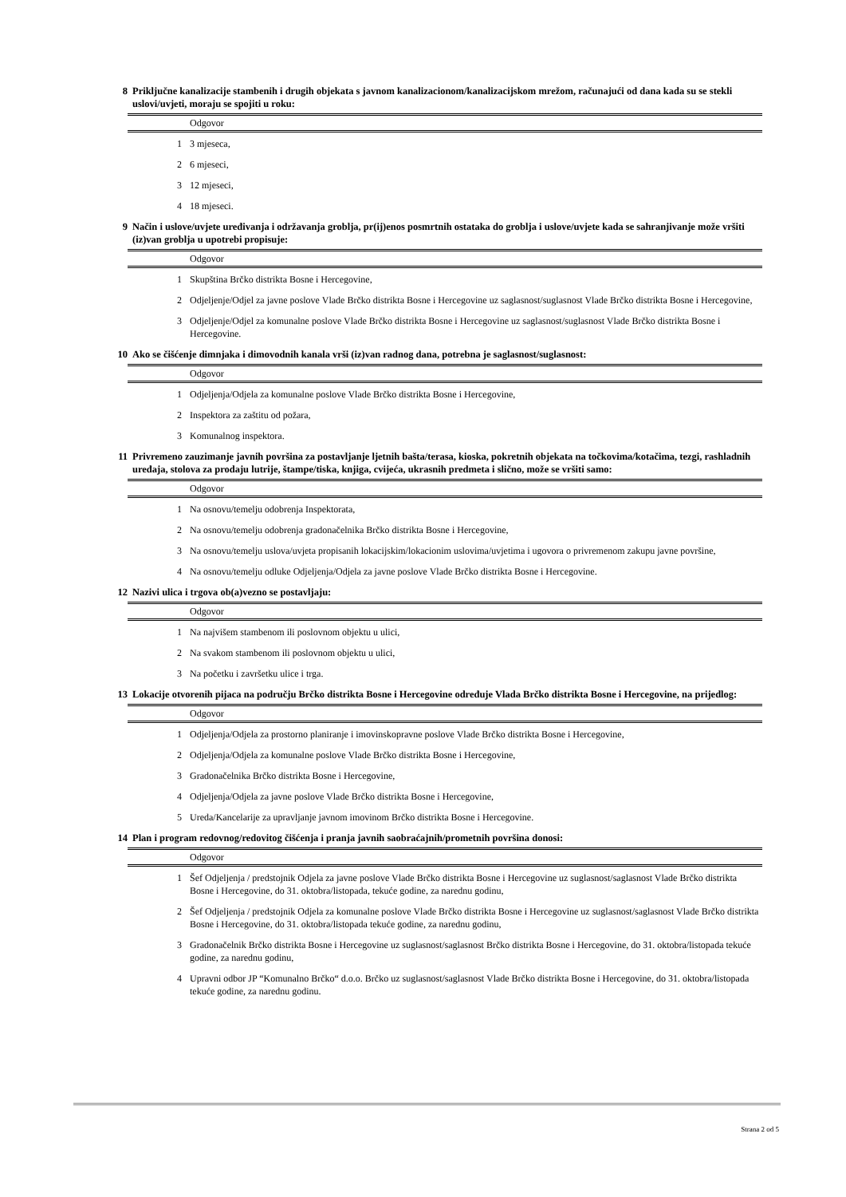8 Priključne kanalizacije stambenih i drugih objekata s javnom kanalizacionom/kanalizacijskom mrežom, računajući od dana kada su se stekli uslovi/uvjeti, moraju se spojiti u roku:
Odgovor
1 3 mjeseca,
2 6 mjeseci,
3 12 mjeseci,
4 18 mjeseci.
9 Način i uslove/uvjete uređivanja i održavanja groblja, pr(ij)enos posmrtnih ostataka do groblja i uslove/uvjete kada se sahranjivanje može vršiti (iz)van groblja u upotrebi propisuje:
Odgovor
1 Skupština Brčko distrikta Bosne i Hercegovine,
2 Odjeljenje/Odjel za javne poslove Vlade Brčko distrikta Bosne i Hercegovine uz saglasnost/suglasnost Vlade Brčko distrikta Bosne i Hercegovine,
3 Odjeljenje/Odjel za komunalne poslove Vlade Brčko distrikta Bosne i Hercegovine uz saglasnost/suglasnost Vlade Brčko distrikta Bosne i Hercegovine.
10 Ako se čišćenje dimnjaka i dimovodnih kanala vrši (iz)van radnog dana, potrebna je saglasnost/suglasnost:
Odgovor
1 Odjeljenja/Odjela za komunalne poslove Vlade Brčko distrikta Bosne i Hercegovine,
2 Inspektora za zaštitu od požara,
3 Komunalnog inspektora.
11 Privremeno zauzimanje javnih površina za postavljanje ljetnih bašta/terasa, kioska, pokretnih objekata na točkovima/kotačima, tezgi, rashladnih uređaja, stolova za prodaju lutrije, štampe/tiska, knjiga, cvijeća, ukrasnih predmeta i slično, može se vršiti samo:
Odgovor
1 Na osnovu/temelju odobrenja Inspektorata,
2 Na osnovu/temelju odobrenja gradonačelnika Brčko distrikta Bosne i Hercegovine,
3 Na osnovu/temelju uslova/uvjeta propisanih lokacijskim/lokacionim uslovima/uvjetima i ugovora o privremenom zakupu javne površine,
4 Na osnovu/temelju odluke Odjeljenja/Odjela za javne poslove Vlade Brčko distrikta Bosne i Hercegovine.
12 Nazivi ulica i trgova ob(a)vezno se postavljaju:
Odgovor
1 Na najvišem stambenom ili poslovnom objektu u ulici,
2 Na svakom stambenom ili poslovnom objektu u ulici,
3 Na početku i završetku ulice i trga.
13 Lokacije otvorenih pijaca na području Brčko distrikta Bosne i Hercegovine određuje Vlada Brčko distrikta Bosne i Hercegovine, na prijedlog:
Odgovor
1 Odjeljenja/Odjela za prostorno planiranje i imovinskopravne poslove Vlade Brčko distrikta Bosne i Hercegovine,
2 Odjeljenja/Odjela za komunalne poslove Vlade Brčko distrikta Bosne i Hercegovine,
3 Gradonačelnika Brčko distrikta Bosne i Hercegovine,
4 Odjeljenja/Odjela za javne poslove Vlade Brčko distrikta Bosne i Hercegovine,
5 Ureda/Kancelarije za upravljanje javnom imovinom Brčko distrikta Bosne i Hercegovine.
14 Plan i program redovnog/redovitog čišćenja i pranja javnih saobraćajnih/prometnih površina donosi:
Odgovor
1 Šef Odjeljenja / predstojnik Odjela za javne poslove Vlade Brčko distrikta Bosne i Hercegovine uz suglasnost/saglasnost Vlade Brčko distrikta Bosne i Hercegovine, do 31. oktobra/listopada, tekuće godine, za narednu godinu,
2 Šef Odjeljenja / predstojnik Odjela za komunalne poslove Vlade Brčko distrikta Bosne i Hercegovine uz suglasnost/saglasnost Vlade Brčko distrikta Bosne i Hercegovine, do 31. oktobra/listopada tekuće godine, za narednu godinu,
3 Gradonačelnik Brčko distrikta Bosne i Hercegovine uz suglasnost/saglasnost Brčko distrikta Bosne i Hercegovine, do 31. oktobra/listopada tekuće godine, za narednu godinu,
4 Upravni odbor JP “Komunalno Brčko“ d.o.o. Brčko uz suglasnost/saglasnost Vlade Brčko distrikta Bosne i Hercegovine, do 31. oktobra/listopada tekuće godine, za narednu godinu.
Strana 2 od 5